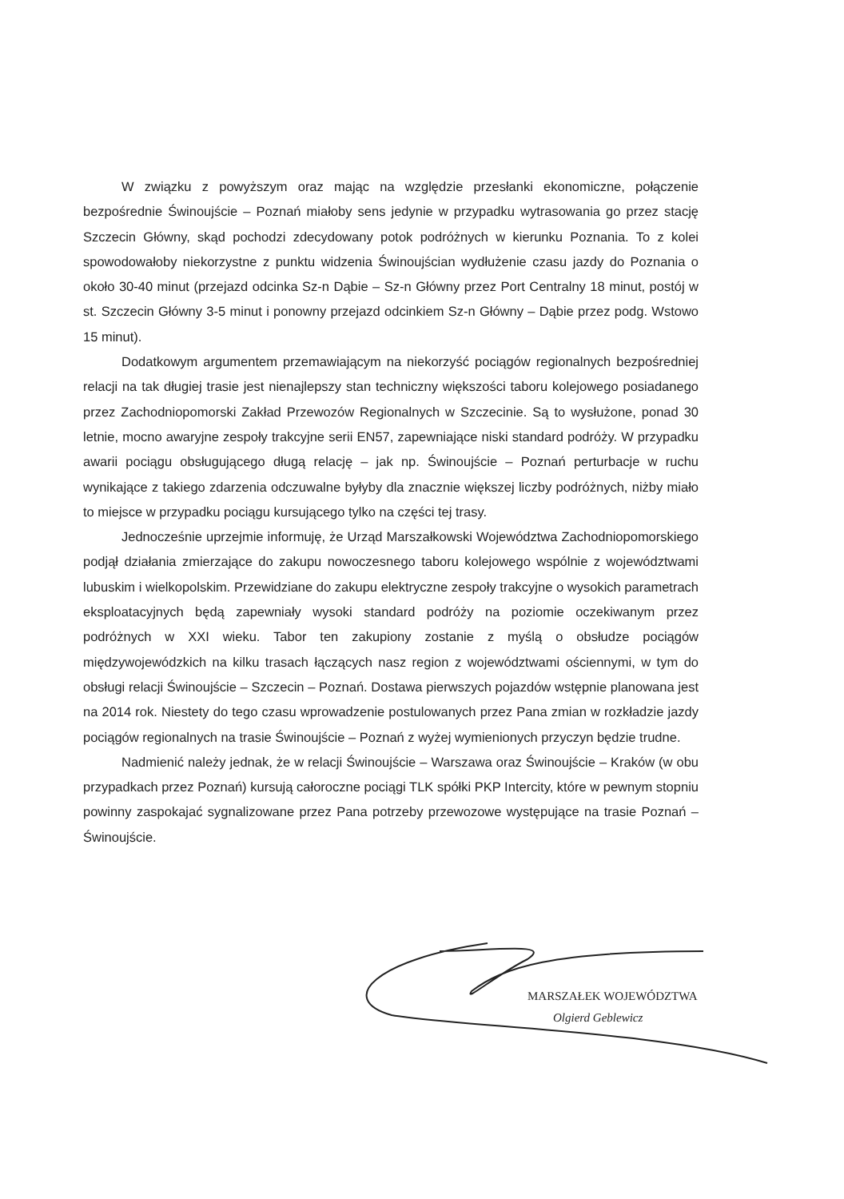W związku z powyższym oraz mając na względzie przesłanki ekonomiczne, połączenie bezpośrednie Świnoujście – Poznań miałoby sens jedynie w przypadku wytrasowania go przez stację Szczecin Główny, skąd pochodzi zdecydowany potok podróżnych w kierunku Poznania. To z kolei spowodowałoby niekorzystne z punktu widzenia Świnoujścian wydłużenie czasu jazdy do Poznania o około 30-40 minut (przejazd odcinka Sz-n Dąbie – Sz-n Główny przez Port Centralny 18 minut, postój w st. Szczecin Główny 3-5 minut i ponowny przejazd odcinkiem Sz-n Główny – Dąbie przez podg. Wstowo 15 minut).
Dodatkowym argumentem przemawiającym na niekorzyść pociągów regionalnych bezpośredniej relacji na tak długiej trasie jest nienajlepszy stan techniczny większości taboru kolejowego posiadanego przez Zachodniopomorski Zakład Przewozów Regionalnych w Szczecinie. Są to wysłużone, ponad 30 letnie, mocno awaryjne zespoły trakcyjne serii EN57, zapewniające niski standard podróży. W przypadku awarii pociągu obsługującego długą relację – jak np. Świnoujście – Poznań perturbacje w ruchu wynikające z takiego zdarzenia odczuwalne byłyby dla znacznie większej liczby podróżnych, niżby miało to miejsce w przypadku pociągu kursującego tylko na części tej trasy.
Jednocześnie uprzejmie informuję, że Urząd Marszałkowski Województwa Zachodniopomorskiego podjął działania zmierzające do zakupu nowoczesnego taboru kolejowego wspólnie z województwami lubuskim i wielkopolskim. Przewidziane do zakupu elektryczne zespoły trakcyjne o wysokich parametrach eksploatacyjnych będą zapewniały wysoki standard podróży na poziomie oczekiwanym przez podróżnych w XXI wieku. Tabor ten zakupiony zostanie z myślą o obsłudze pociągów międzywojewódzkich na kilku trasach łączących nasz region z województwami ościennymi, w tym do obsługi relacji Świnoujście – Szczecin – Poznań. Dostawa pierwszych pojazdów wstępnie planowana jest na 2014 rok. Niestety do tego czasu wprowadzenie postulowanych przez Pana zmian w rozkładzie jazdy pociągów regionalnych na trasie Świnoujście – Poznań z wyżej wymienionych przyczyn będzie trudne.
Nadmienić należy jednak, że w relacji Świnoujście – Warszawa oraz Świnoujście – Kraków (w obu przypadkach przez Poznań) kursują całoroczne pociągi TLK spółki PKP Intercity, które w pewnym stopniu powinny zaspokajać sygnalizowane przez Pana potrzeby przewozowe występujące na trasie Poznań – Świnoujście.
MARSZAŁEK WOJEWÓDZTWA
Olgierd Geblewicz